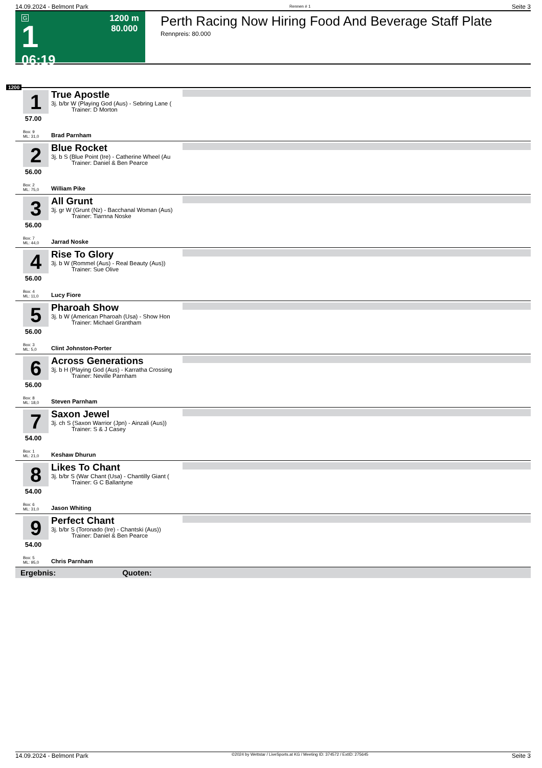14.09.2024 - Belmont Park Rennen # 1 Seite 3
G
1
06:19
1200 m
80.000
Perth Racing Now Hiring Food And Beverage Staff Plate
Rennpreis: 80.000
1200
1
57.00
Box: 9
ML: 31,0
True Apostle
3j. b/br W (Playing God (Aus) - Sebring Lane (
Trainer: D Morton
Brad Parnham
2
56.00
Box: 2
ML: 75,0
Blue Rocket
3j. b S (Blue Point (Ire) - Catherine Wheel (Au
Trainer: Daniel & Ben Pearce
William Pike
3
56.00
Box: 7
ML: 44,0
All Grunt
3j. gr W (Grunt (Nz) - Bacchanal Woman (Aus)
Trainer: Tiarnna Noske
Jarrad Noske
4
56.00
Box: 4
ML: 11,0
Rise To Glory
3j. b W (Rommel (Aus) - Real Beauty (Aus))
Trainer: Sue Olive
Lucy Fiore
5
56.00
Box: 3
ML: 5,0
Pharoah Show
3j. b W (American Pharoah (Usa) - Show Hon
Trainer: Michael Grantham
Clint Johnston-Porter
6
56.00
Box: 8
ML: 18,0
Across Generations
3j. b H (Playing God (Aus) - Karratha Crossing
Trainer: Neville Parnham
Steven Parnham
7
54.00
Box: 1
ML: 21,0
Saxon Jewel
3j. ch S (Saxon Warrior (Jpn) - Ainzali (Aus))
Trainer: S & J Casey
Keshaw Dhurun
8
54.00
Box: 6
ML: 31,0
Likes To Chant
3j. b/br S (War Chant (Usa) - Chantilly Giant (
Trainer: G C Ballantyne
Jason Whiting
9
54.00
Box: 5
ML: 95,0
Perfect Chant
3j. b/br S (Toronado (Ire) - Chantski (Aus))
Trainer: Daniel & Ben Pearce
Chris Parnham
Ergebnis: Quoten:
14.09.2024 - Belmont Park ©2024 by Wettstar / LiveSports.at KG / Meeting ID: 374572 / ExtID: 275645 Seite 3